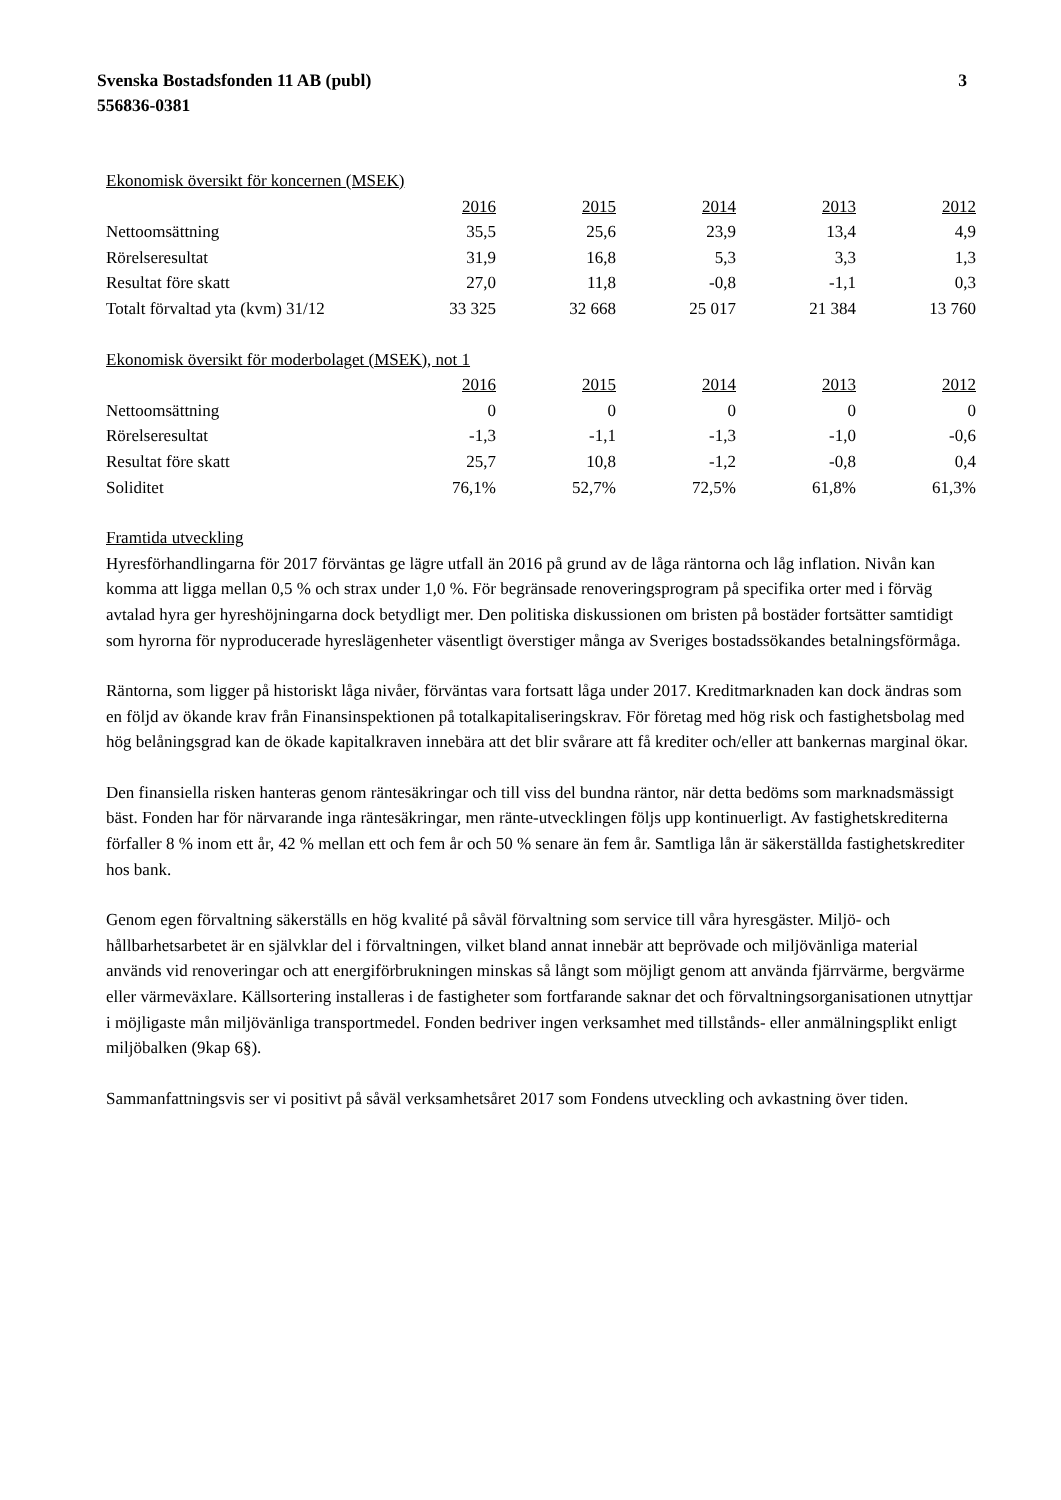Svenska Bostadsfonden 11 AB (publ)
556836-0381
3
| Ekonomisk översikt för koncernen (MSEK) | | | | | |
| | 2016 | 2015 | 2014 | 2013 | 2012 |
| Nettoomsättning | 35,5 | 25,6 | 23,9 | 13,4 | 4,9 |
| Rörelseresultat | 31,9 | 16,8 | 5,3 | 3,3 | 1,3 |
| Resultat före skatt | 27,0 | 11,8 | -0,8 | -1,1 | 0,3 |
| Totalt förvaltad yta (kvm) 31/12 | 33 325 | 32 668 | 25 017 | 21 384 | 13 760 |
| Ekonomisk översikt för moderbolaget (MSEK), not 1 | | | | | |
| | 2016 | 2015 | 2014 | 2013 | 2012 |
| Nettoomsättning | 0 | 0 | 0 | 0 | 0 |
| Rörelseresultat | -1,3 | -1,1 | -1,3 | -1,0 | -0,6 |
| Resultat före skatt | 25,7 | 10,8 | -1,2 | -0,8 | 0,4 |
| Soliditet | 76,1% | 52,7% | 72,5% | 61,8% | 61,3% |
Framtida utveckling
Hyresförhandlingarna för 2017 förväntas ge lägre utfall än 2016 på grund av de låga räntorna och låg inflation. Nivån kan komma att ligga mellan 0,5 % och strax under 1,0 %. För begränsade renoveringsprogram på specifika orter med i förväg avtalad hyra ger hyreshöjningarna dock betydligt mer. Den politiska diskussionen om bristen på bostäder fortsätter samtidigt som hyrorna för nyproducerade hyreslägenheter väsentligt överstiger många av Sveriges bostadssökandes betalningsförmåga.
Räntorna, som ligger på historiskt låga nivåer, förväntas vara fortsatt låga under 2017. Kreditmarknaden kan dock ändras som en följd av ökande krav från Finansinspektionen på totalkapitaliseringskrav. För företag med hög risk och fastighetsbolag med hög belåningsgrad kan de ökade kapitalkraven innebära att det blir svårare att få krediter och/eller att bankernas marginal ökar.
Den finansiella risken hanteras genom räntesäkringar och till viss del bundna räntor, när detta bedöms som marknadsmässigt bäst. Fonden har för närvarande inga räntesäkringar, men ränte-utvecklingen följs upp kontinuerligt. Av fastighetskrediterna förfaller 8 % inom ett år, 42 % mellan ett och fem år och 50 % senare än fem år. Samtliga lån är säkerställda fastighetskrediter hos bank.
Genom egen förvaltning säkerställs en hög kvalité på såväl förvaltning som service till våra hyresgäster. Miljö- och hållbarhetsarbetet är en självklar del i förvaltningen, vilket bland annat innebär att beprövade och miljövänliga material används vid renoveringar och att energiförbrukningen minskas så långt som möjligt genom att använda fjärrvärme, bergvärme eller värmeväxlare. Källsortering installeras i de fastigheter som fortfarande saknar det och förvaltningsorganisationen utnyttjar i möjligaste mån miljövänliga transportmedel. Fonden bedriver ingen verksamhet med tillstånds- eller anmälningsplikt enligt miljöbalken (9kap 6§).
Sammanfattningsvis ser vi positivt på såväl verksamhetsåret 2017 som Fondens utveckling och avkastning över tiden.